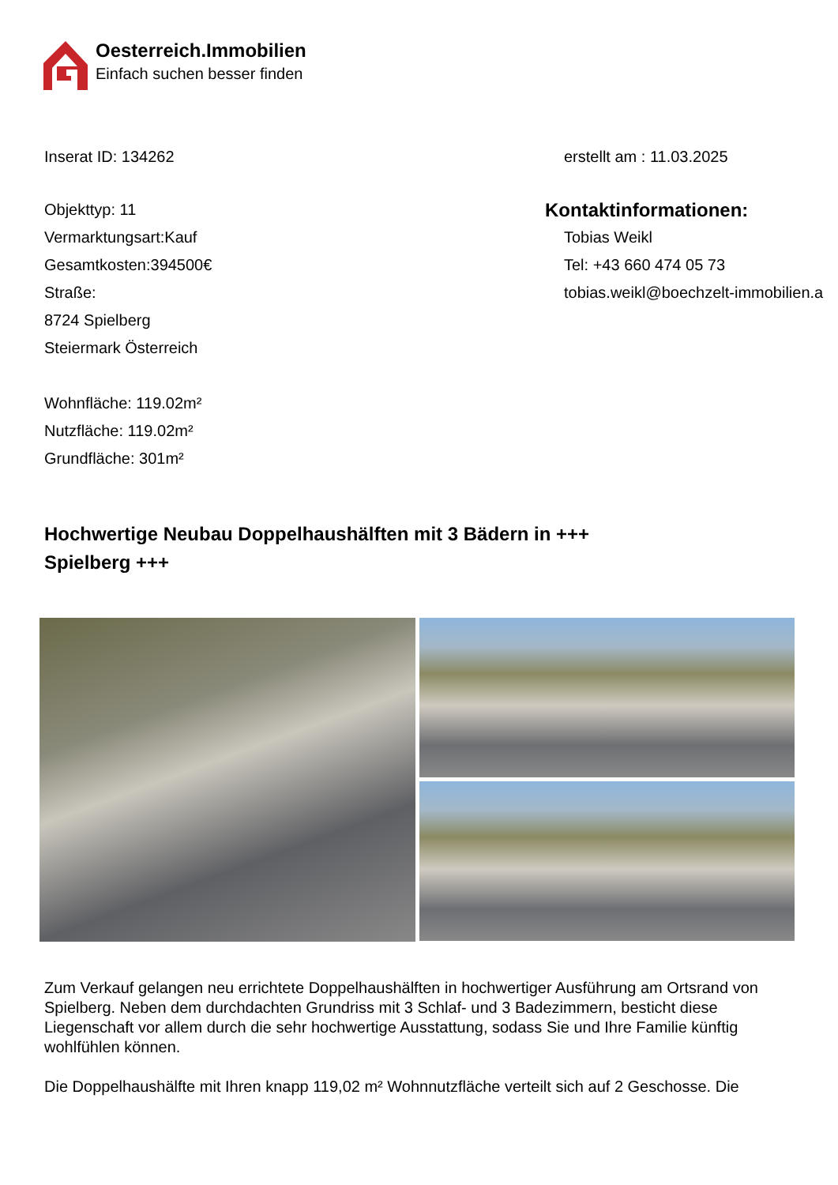Oesterreich.Immobilien
Einfach suchen besser finden
Inserat ID: 134262 erstellt am : 11.03.2025
Objekttyp: 11
Vermarktungsart:Kauf
Gesamtkosten:394500€
Straße:
8724 Spielberg
Steiermark Österreich
Wohnfläche: 119.02m²
Nutzfläche: 119.02m²
Grundfläche: 301m²
Kontaktinformationen:
Tobias Weikl
Tel: +43 660 474 05 73
tobias.weikl@boechzelt-immobilien.a
Hochwertige Neubau Doppelhaushälften mit 3 Bädern in +++ Spielberg +++
Zum Verkauf gelangen neu errichtete Doppelhaushälften in hochwertiger Ausführung am Ortsrand von Spielberg. Neben dem durchdachten Grundriss mit 3 Schlaf- und 3 Badezimmern, besticht diese Liegenschaft vor allem durch die sehr hochwertige Ausstattung, sodass Sie und Ihre Familie künftig wohlfühlen können.
Die Doppelhaushälfte mit Ihren knapp 119,02 m² Wohnnutzfläche verteilt sich auf 2 Geschosse. Die